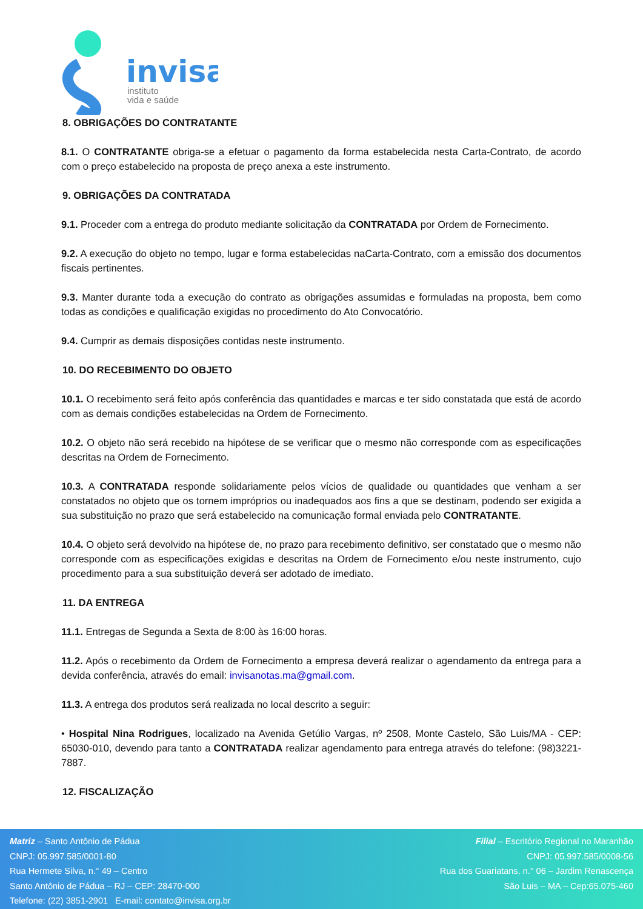invisa
instituto
vida e saúde
8. OBRIGAÇÕES DO CONTRATANTE
8.1. O CONTRATANTE obriga-se a efetuar o pagamento da forma estabelecida nesta Carta-Contrato, de acordo com o preço estabelecido na proposta de preço anexa a este instrumento.
9. OBRIGAÇÕES DA CONTRATADA
9.1. Proceder com a entrega do produto mediante solicitação da CONTRATADA por Ordem de Fornecimento.
9.2. A execução do objeto no tempo, lugar e forma estabelecidas naCarta-Contrato, com a emissão dos documentos fiscais pertinentes.
9.3. Manter durante toda a execução do contrato as obrigações assumidas e formuladas na proposta, bem como todas as condições e qualificação exigidas no procedimento do Ato Convocatório.
9.4. Cumprir as demais disposições contidas neste instrumento.
10. DO RECEBIMENTO DO OBJETO
10.1. O recebimento será feito após conferência das quantidades e marcas e ter sido constatada que está de acordo com as demais condições estabelecidas na Ordem de Fornecimento.
10.2. O objeto não será recebido na hipótese de se verificar que o mesmo não corresponde com as especificações descritas na Ordem de Fornecimento.
10.3. A CONTRATADA responde solidariamente pelos vícios de qualidade ou quantidades que venham a ser constatados no objeto que os tornem impróprios ou inadequados aos fins a que se destinam, podendo ser exigida a sua substituição no prazo que será estabelecido na comunicação formal enviada pelo CONTRATANTE.
10.4. O objeto será devolvido na hipótese de, no prazo para recebimento definitivo, ser constatado que o mesmo não corresponde com as especificações exigidas e descritas na Ordem de Fornecimento e/ou neste instrumento, cujo procedimento para a sua substituição deverá ser adotado de imediato.
11. DA ENTREGA
11.1. Entregas de Segunda a Sexta de 8:00 às 16:00 horas.
11.2. Após o recebimento da Ordem de Fornecimento a empresa deverá realizar o agendamento da entrega para a devida conferência, através do email: invisanotas.ma@gmail.com.
11.3. A entrega dos produtos será realizada no local descrito a seguir:
• Hospital Nina Rodrigues, localizado na Avenida Getúlio Vargas, nº 2508, Monte Castelo, São Luis/MA - CEP: 65030-010, devendo para tanto a CONTRATADA realizar agendamento para entrega através do telefone: (98)3221-7887.
12. FISCALIZAÇÃO
Matriz – Santo Antônio de Pádua
CNPJ: 05.997.585/0001-80
Rua Hermete Silva, n.° 49 – Centro
Santo Antônio de Pádua – RJ – CEP: 28470-000
Telefone: (22) 3851-2901 E-mail: contato@invisa.org.br
Filial – Escritório Regional no Maranhão
CNPJ: 05.997.585/0008-56
Rua dos Guariatans, n.° 06 – Jardim Renascença
São Luis – MA – Cep:65.075-460